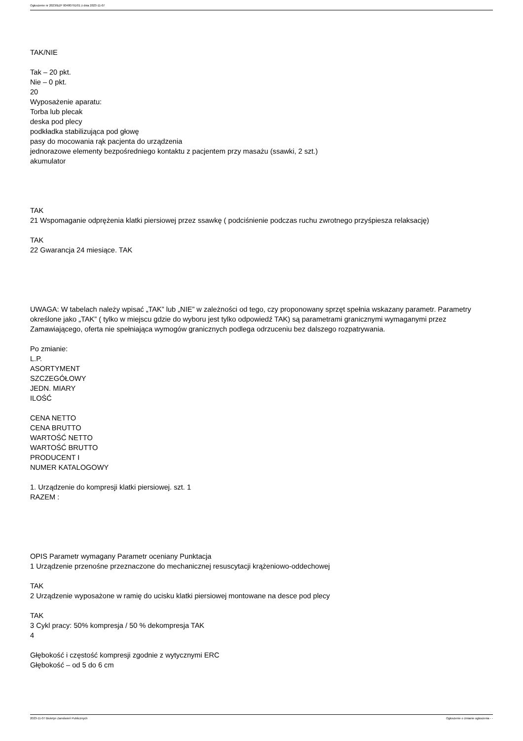Ogłoszenie nr 2023/BZP 00480791/01 z dnia 2023-11-07
TAK/NIE
Tak – 20 pkt.
Nie – 0 pkt.
20
Wyposażenie aparatu:
Torba lub plecak
deska pod plecy
podkładka stabilizująca pod głowę
pasy do mocowania rąk pacjenta do urządzenia
jednorazowe elementy bezpośredniego kontaktu z pacjentem przy masażu (ssawki, 2 szt.)
akumulator
TAK
21 Wspomaganie odprężenia klatki piersiowej przez ssawkę ( podciśnienie podczas ruchu zwrotnego przyśpiesza relaksację)
TAK
22 Gwarancja 24 miesiące. TAK
UWAGA: W tabelach należy wpisać „TAK” lub „NIE” w zależności od tego, czy proponowany sprzęt spełnia wskazany parametr. Parametry określone jako „TAK” ( tylko w miejscu gdzie do wyboru jest tylko odpowiedź TAK) są parametrami granicznymi wymaganymi przez Zamawiającego, oferta nie spełniająca wymogów granicznych podlega odrzuceniu bez dalszego rozpatrywania.
Po zmianie:
L.P.
ASORTYMENT
SZCZEGÓŁOWY
JEDN. MIARY
ILOŚĆ
CENA NETTO
CENA BRUTTO
WARTOŚĆ NETTO
WARTOŚĆ BRUTTO
PRODUCENT I
NUMER KATALOGOWY
1. Urządzenie do kompresji klatki piersiowej. szt. 1
RAZEM :
OPIS Parametr wymagany Parametr oceniany Punktacja
1 Urządzenie przenośne przeznaczone do mechanicznej resuscytacji krążeniowo-oddechowej
TAK
2 Urządzenie wyposażone w ramię do ucisku klatki piersiowej montowane na desce pod plecy
TAK
3 Cykl pracy: 50% kompresja / 50 % dekompresja TAK
4
Głębokość i częstość kompresji zgodnie z wytycznymi ERC
Głębokość – od 5 do 6 cm
2023-11-07 Biuletyn Zamówień Publicznych Ogłoszenie o zmianie ogłoszenia - -